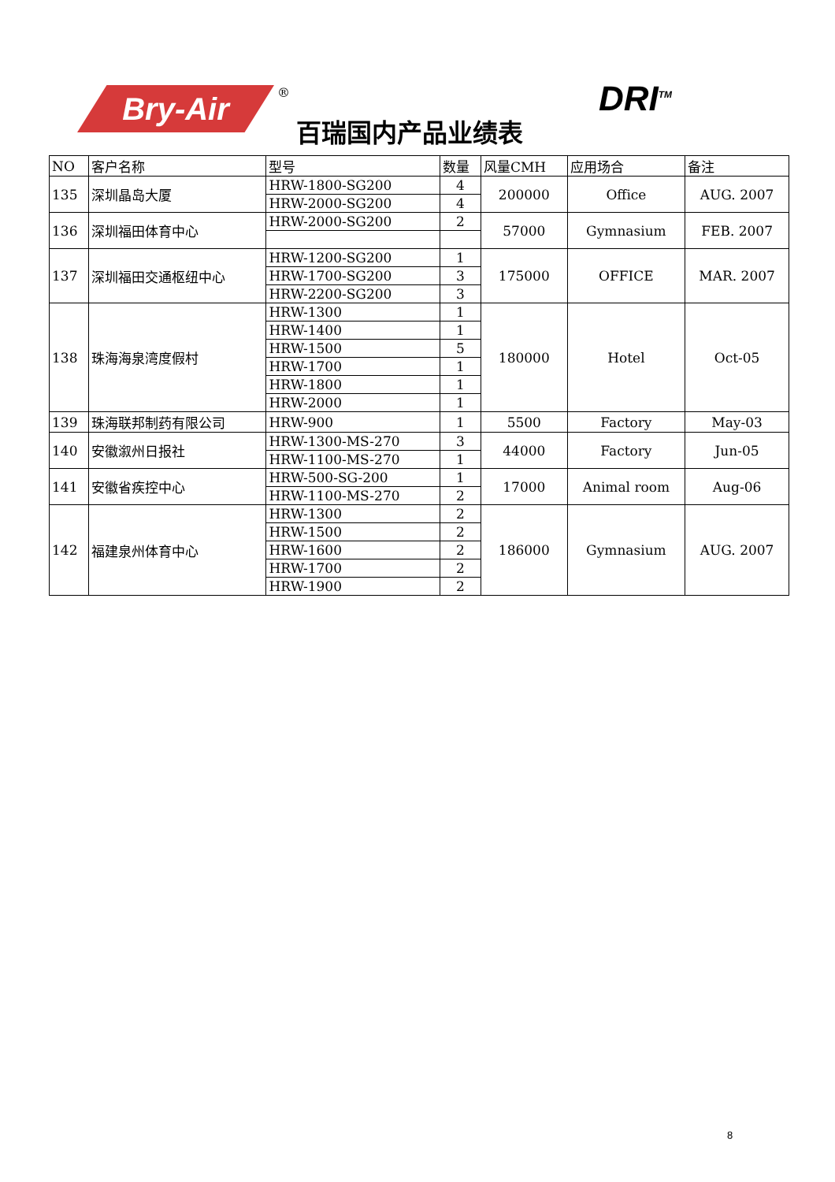Bry-Air ®
百瑞国内产品业绩表
DRI<sup>TM</sup>
| NO | 客户名称 | 型号 | 数量 | 风量CMH | 应用场合 | 备注 |
| --- | --- | --- | --- | --- | --- | --- |
| 135 | 深圳晶岛大厦 | HRW-1800-SG200 | 4 | 200000 | Office | AUG. 2007 |
| | | HRW-2000-SG200 | 4 | | | |
| 136 | 深圳福田体育中心 | HRW-2000-SG200 | 2 | 57000 | Gymnasium | FEB. 2007 |
| 137 | 深圳福田交通枢纽中心 | HRW-1200-SG200 | 1 | 175000 | OFFICE | MAR. 2007 |
| | | HRW-1700-SG200 | 3 | | | |
| | | HRW-2200-SG200 | 3 | | | |
| 138 | 珠海海泉湾度假村 | HRW-1300 | 1 | 180000 | Hotel | Oct-05 |
| | | HRW-1400 | 1 | | | |
| | | HRW-1500 | 5 | | | |
| | | HRW-1700 | 1 | | | |
| | | HRW-1800 | 1 | | | |
| | | HRW-2000 | 1 | | | |
| 139 | 珠海联邦制药有限公司 | HRW-900 | 1 | 5500 | Factory | May-03 |
| 140 | 安徽溆州日报社 | HRW-1300-MS-270 | 3 | 44000 | Factory | Jun-05 |
| | | HRW-1100-MS-270 | 1 | | | |
| 141 | 安徽省疾控中心 | HRW-500-SG-200 | 1 | 17000 | Animal room | Aug-06 |
| | | HRW-1100-MS-270 | 2 | | | |
| 142 | 福建泉州体育中心 | HRW-1300 | 2 | 186000 | Gymnasium | AUG. 2007 |
| | | HRW-1500 | 2 | | | |
| | | HRW-1600 | 2 | | | |
| | | HRW-1700 | 2 | | | |
| | | HRW-1900 | 2 | | | |
8